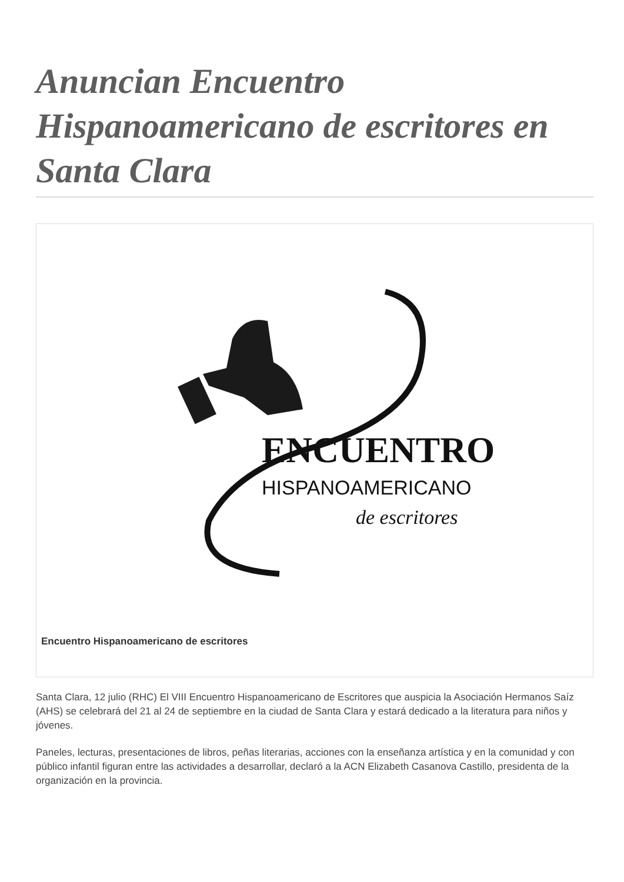Anuncian Encuentro Hispanoamericano de escritores en Santa Clara
ENCUENTRO
HISPANOAMERICANO
de escritores
Encuentro Hispanoamericano de escritores
Santa Clara, 12 julio (RHC) El VIII Encuentro Hispanoamericano de Escritores que auspicia la Asociación Hermanos Saíz (AHS) se celebrará del 21 al 24 de septiembre en la ciudad de Santa Clara y estará dedicado a la literatura para niños y jóvenes.
Paneles, lecturas, presentaciones de libros, peñas literarias, acciones con la enseñanza artística y en la comunidad y con público infantil figuran entre las actividades a desarrollar, declaró a la ACN Elizabeth Casanova Castillo, presidenta de la organización en la provincia.